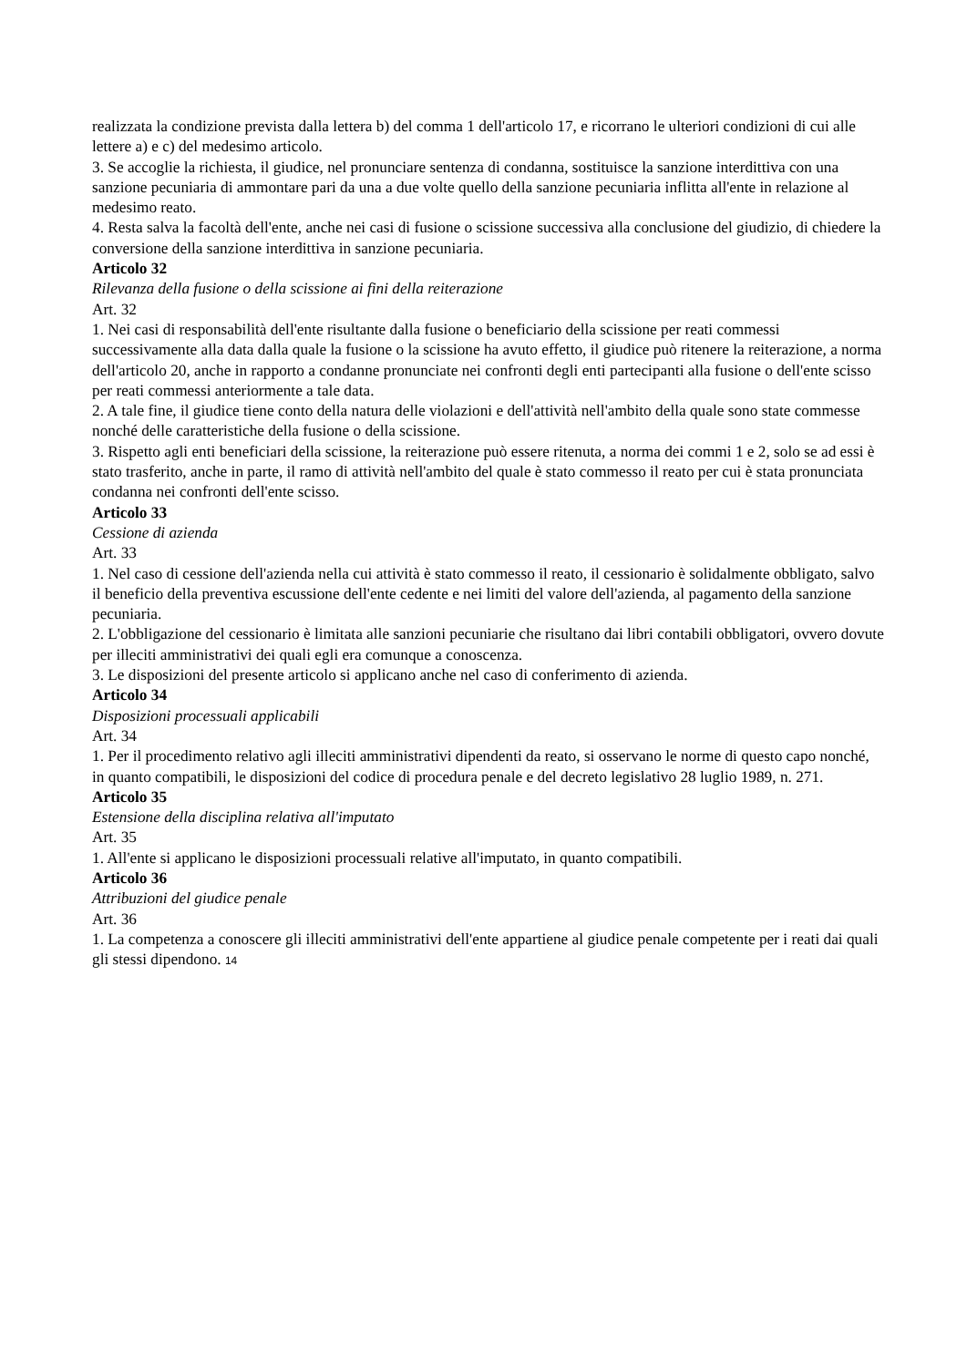realizzata la condizione prevista dalla lettera b) del comma 1 dell'articolo 17, e ricorrano le ulteriori condizioni di cui alle lettere a) e c) del medesimo articolo.
3. Se accoglie la richiesta, il giudice, nel pronunciare sentenza di condanna, sostituisce la sanzione interdittiva con una sanzione pecuniaria di ammontare pari da una a due volte quello della sanzione pecuniaria inflitta all'ente in relazione al medesimo reato.
4. Resta salva la facoltà dell'ente, anche nei casi di fusione o scissione successiva alla conclusione del giudizio, di chiedere la conversione della sanzione interdittiva in sanzione pecuniaria.
Articolo 32
Rilevanza della fusione o della scissione ai fini della reiterazione
Art. 32
1. Nei casi di responsabilità dell'ente risultante dalla fusione o beneficiario della scissione per reati commessi successivamente alla data dalla quale la fusione o la scissione ha avuto effetto, il giudice può ritenere la reiterazione, a norma dell'articolo 20, anche in rapporto a condanne pronunciate nei confronti degli enti partecipanti alla fusione o dell'ente scisso per reati commessi anteriormente a tale data.
2. A tale fine, il giudice tiene conto della natura delle violazioni e dell'attività nell'ambito della quale sono state commesse nonché delle caratteristiche della fusione o della scissione.
3. Rispetto agli enti beneficiari della scissione, la reiterazione può essere ritenuta, a norma dei commi 1 e 2, solo se ad essi è stato trasferito, anche in parte, il ramo di attività nell'ambito del quale è stato commesso il reato per cui è stata pronunciata condanna nei confronti dell'ente scisso.
Articolo 33
Cessione di azienda
Art. 33
1. Nel caso di cessione dell'azienda nella cui attività è stato commesso il reato, il cessionario è solidalmente obbligato, salvo il beneficio della preventiva escussione dell'ente cedente e nei limiti del valore dell'azienda, al pagamento della sanzione pecuniaria.
2. L'obbligazione del cessionario è limitata alle sanzioni pecuniarie che risultano dai libri contabili obbligatori, ovvero dovute per illeciti amministrativi dei quali egli era comunque a conoscenza.
3. Le disposizioni del presente articolo si applicano anche nel caso di conferimento di azienda.
Articolo 34
Disposizioni processuali applicabili
Art. 34
1. Per il procedimento relativo agli illeciti amministrativi dipendenti da reato, si osservano le norme di questo capo nonché, in quanto compatibili, le disposizioni del codice di procedura penale e del decreto legislativo 28 luglio 1989, n. 271.
Articolo 35
Estensione della disciplina relativa all'imputato
Art. 35
1. All'ente si applicano le disposizioni processuali relative all'imputato, in quanto compatibili.
Articolo 36
Attribuzioni del giudice penale
Art. 36
1. La competenza a conoscere gli illeciti amministrativi dell'ente appartiene al giudice penale competente per i reati dai quali gli stessi dipendono. 14